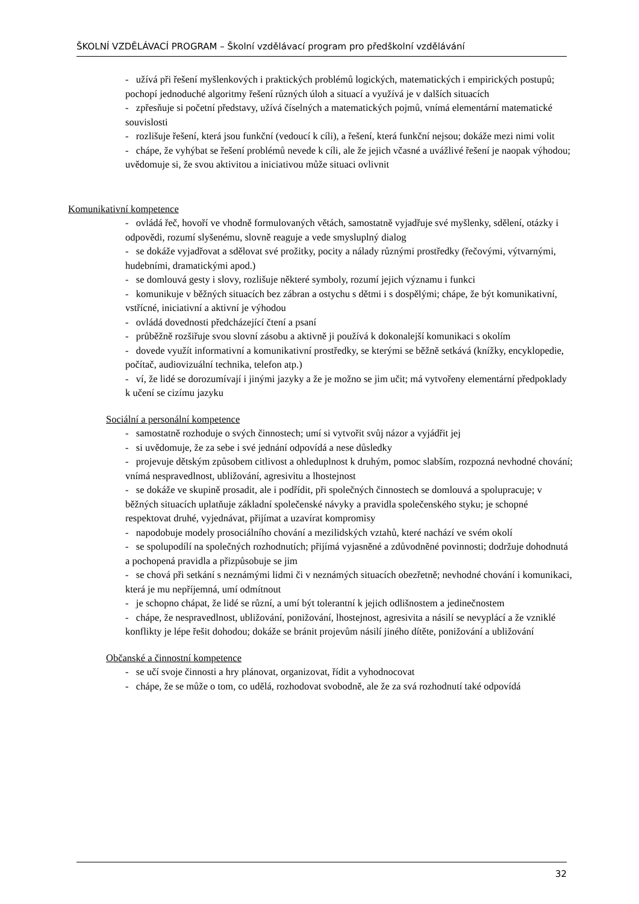ŠKOLNÍ VZDĚLÁVACÍ PROGRAM – Školní vzdělávací program pro předškolní vzdělávání
- užívá při řešení myšlenkových i praktických problémů logických, matematických i empirických postupů; pochopí jednoduché algoritmy řešení různých úloh a situací a využívá je v dalších situacích
- zpřesňuje si početní představy, užívá číselných a matematických pojmů, vnímá elementární matematické souvislosti
- rozlišuje řešení, která jsou funkční (vedoucí k cíli), a řešení, která funkční nejsou; dokáže mezi nimi volit
- chápe, že vyhýbat se řešení problémů nevede k cíli, ale že jejich včasné a uvážlivé řešení je naopak výhodou; uvědomuje si, že svou aktivitou a iniciativou může situaci ovlivnit
Komunikativní kompetence
- ovládá řeč, hovoří ve vhodně formulovaných větách, samostatně vyjadřuje své myšlenky, sdělení, otázky i odpovědi, rozumí slyšenému, slovně reaguje a vede smysluplný dialog
- se dokáže vyjadřovat a sdělovat své prožitky, pocity a nálady různými prostředky (řečovými, výtvarnými, hudebními, dramatickými apod.)
- se domlouvá gesty i slovy, rozlišuje některé symboly, rozumí jejich významu i funkci
- komunikuje v běžných situacích bez zábran a ostychu s dětmi i s dospělými; chápe, že být komunikativní, vstřícné, iniciativní a aktivní je výhodou
- ovládá dovednosti předcházející čtení a psaní
- průběžně rozšiřuje svou slovní zásobu a aktivně ji používá k dokonalejší komunikaci s okolím
- dovede využít informativní a komunikativní prostředky, se kterými se běžně setkává (knížky, encyklopedie, počítač, audiovizuální technika, telefon atp.)
- ví, že lidé se dorozumívají i jinými jazyky a že je možno se jim učit; má vytvořeny elementární předpoklady k učení se cizímu jazyku
Sociální a personální kompetence
- samostatně rozhoduje o svých činnostech; umí si vytvořit svůj názor a vyjádřit jej
- si uvědomuje, že za sebe i své jednání odpovídá a nese důsledky
- projevuje dětským způsobem citlivost a ohleduplnost k druhým, pomoc slabším, rozpozná nevhodné chování; vnímá nespravedlnost, ubližování, agresivitu a lhostejnost
- se dokáže ve skupině prosadit, ale i podřídit, při společných činnostech se domlouvá a spolupracuje; v běžných situacích uplatňuje základní společenské návyky a pravidla společenského styku; je schopné respektovat druhé, vyjednávat, přijímat a uzavírat kompromisy
- napodobuje modely prosociálního chování a mezilidských vztahů, které nachází ve svém okolí
- se spolupodílí na společných rozhodnutích; přijímá vyjasněné a zdůvodněné povinnosti; dodržuje dohodnutá a pochopená pravidla a přizpůsobuje se jim
- se chová při setkání s neznámými lidmi či v neznámých situacích obezřetně; nevhodné chování i komunikaci, která je mu nepříjemná, umí odmítnout
- je schopno chápat, že lidé se různí, a umí být tolerantní k jejich odlišnostem a jedinečnostem
- chápe, že nespravedlnost, ubližování, ponižování, lhostejnost, agresivita a násilí se nevyplácí a že vzniklé konflikty je lépe řešit dohodou; dokáže se bránit projevům násilí jiného dítěte, ponižování a ubližování
Občanské a činnostní kompetence
- se učí svoje činnosti a hry plánovat, organizovat, řídit a vyhodnocovat
- chápe, že se může o tom, co udělá, rozhodovat svobodně, ale že za svá rozhodnutí také odpovídá
32